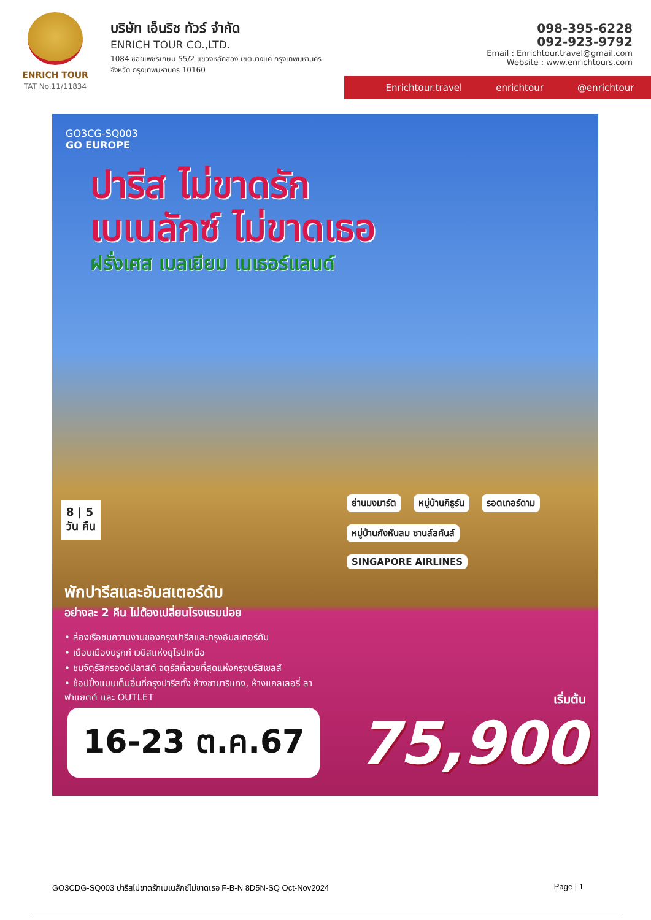ENRICH TOUR
TAT No.11/11834
บริษัท เอ็นริช ทัวร์ จำกัด
ENRICH TOUR CO.,LTD.
1084 ซอยเพชรเกษม 55/2 แขวงหลักสอง เขตบางแค กรุงเทพมหานคร
จังหวัด กรุงเทพมหานคร 10160
098-395-6228
092-923-9792
Email : Enrichtour.travel@gmail.com
Website : www.enrichtours.com
Enrichtour.travel enrichtour @enrichtour
GO3CG-SQ003
GO EUROPE
ปารีส ไม่ขาดรัก
เบเนลักซ์ ไม่ขาดเธอ
ฝรั่งเศส เบลเยียม เนเธอร์แลนด์
8 | 5
วัน คืน
ย่านมงมาร์ต หมู่บ้านกีธูร์น รอตเทอร์ดาม หมู่บ้านกังหันลม ซานส์สคันส์ SINGAPORE AIRLINES
พักปารีสและอัมสเตอร์ดัม
อย่างละ 2 คืน ไม่ต้องเปลี่ยนโรงแรมบ่อย
• ล่องเรือชมความงามของกรุงปารีสและกรุงอัมสเตอร์ดัม
• เยือนเมืองบรูกก์ เวนิสแห่งยุโรปเหนือ
• ชมจัตุรัสกรองด์ปลาสต์ จตุรัสที่สวยที่สุดแห่งกรุงบรัสเซลส์
• ช้อปปิ้งแบบเต็มอิ่มที่กรุงปารีสทั้ง ห้างชามาริแทง, ห้างแกลเลอรี่ ลาฟาแยตต์ และ OUTLET
16-23 ต.ค.67
เริ่มต้น
75,900
GO3CDG-SQ003 ปารีสไม่ขาดรักเบเนลักซ์ไม่ขาดเธอ F-B-N 8D5N-SQ Oct-Nov2024 Page | 1